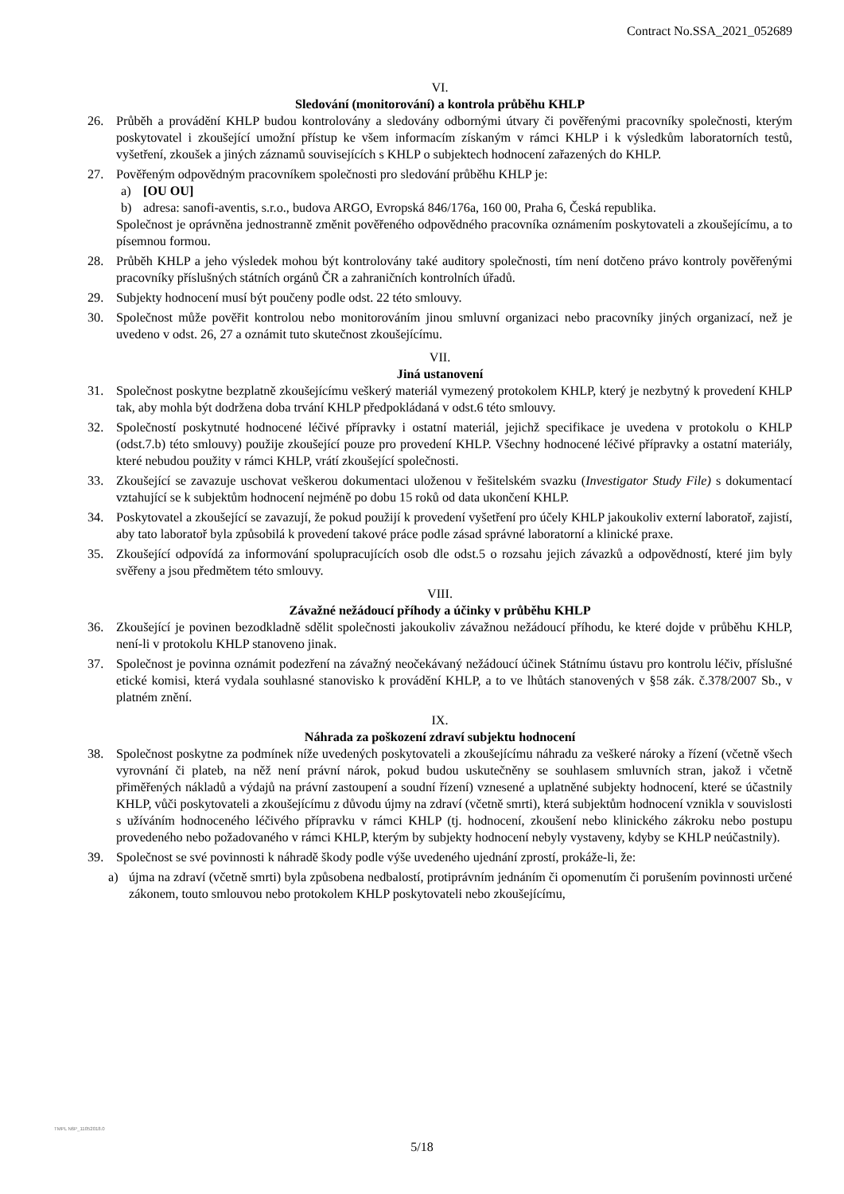Contract No.SSA_2021_052689
VI.
Sledování (monitorování) a kontrola průběhu KHLP
26. Průběh a provádění KHLP budou kontrolovány a sledovány odbornými útvary či pověřenými pracovníky společnosti, kterým poskytovatel i zkoušející umožní přístup ke všem informacím získaným v rámci KHLP i k výsledkům laboratorních testů, vyšetření, zkoušek a jiných záznamů souvisejících s KHLP o subjektech hodnocení zařazených do KHLP.
27. Pověřeným odpovědným pracovníkem společnosti pro sledování průběhu KHLP je:
a) [OU OU]
b) adresa: sanofi-aventis, s.r.o., budova ARGO, Evropská 846/176a, 160 00, Praha 6, Česká republika.
Společnost je oprávněna jednostranně změnit pověřeného odpovědného pracovníka oznámením poskytovateli a zkoušejícímu, a to písemnou formou.
28. Průběh KHLP a jeho výsledek mohou být kontrolovány také auditory společnosti, tím není dotčeno právo kontroly pověřenými pracovníky příslušných státních orgánů ČR a zahraničních kontrolních úřadů.
29. Subjekty hodnocení musí být poučeny podle odst. 22 této smlouvy.
30. Společnost může pověřit kontrolou nebo monitorováním jinou smluvní organizaci nebo pracovníky jiných organizací, než je uvedeno v odst. 26, 27 a oznámit tuto skutečnost zkoušejícímu.
VII.
Jiná ustanovení
31. Společnost poskytne bezplatně zkoušejícímu veškerý materiál vymezený protokolem KHLP, který je nezbytný k provedení KHLP tak, aby mohla být dodržena doba trvání KHLP předpokládaná v odst.6 této smlouvy.
32. Společností poskytnuté hodnocené léčivé přípravky i ostatní materiál, jejichž specifikace je uvedena v protokolu o KHLP (odst.7.b) této smlouvy) použije zkoušející pouze pro provedení KHLP. Všechny hodnocené léčivé přípravky a ostatní materiály, které nebudou použity v rámci KHLP, vrátí zkoušející společnosti.
33. Zkoušející se zavazuje uschovat veškerou dokumentaci uloženou v řešitelském svazku (Investigator Study File) s dokumentací vztahující se k subjektům hodnocení nejméně po dobu 15 roků od data ukončení KHLP.
34. Poskytovatel a zkoušející se zavazují, že pokud použijí k provedení vyšetření pro účely KHLP jakoukoliv externí laboratoř, zajistí, aby tato laboratoř byla způsobilá k provedení takové práce podle zásad správné laboratorní a klinické praxe.
35. Zkoušející odpovídá za informování spolupracujících osob dle odst.5 o rozsahu jejich závazků a odpovědností, které jim byly svěřeny a jsou předmětem této smlouvy.
VIII.
Závažné nežádoucí příhody a účinky v průběhu KHLP
36. Zkoušející je povinen bezodkladně sdělit společnosti jakoukoliv závažnou nežádoucí příhodu, ke které dojde v průběhu KHLP, není-li v protokolu KHLP stanoveno jinak.
37. Společnost je povinna oznámit podezření na závažný neočekávaný nežádoucí účinek Státnímu ústavu pro kontrolu léčiv, příslušné etické komisi, která vydala souhlasné stanovisko k provádění KHLP, a to ve lhůtách stanovených v §58 zák. č.378/2007 Sb., v platném znění.
IX.
Náhrada za poškození zdraví subjektu hodnocení
38. Společnost poskytne za podmínek níže uvedených poskytovateli a zkoušejícímu náhradu za veškeré nároky a řízení (včetně všech vyrovnání či plateb, na něž není právní nárok, pokud budou uskutečněny se souhlasem smluvních stran, jakož i včetně přiměřených nákladů a výdajů na právní zastoupení a soudní řízení) vznesené a uplatněné subjekty hodnocení, které se účastnily KHLP, vůči poskytovateli a zkoušejícímu z důvodu újmy na zdraví (včetně smrti), která subjektům hodnocení vznikla v souvislosti s užíváním hodnoceného léčivého přípravku v rámci KHLP (tj. hodnocení, zkoušení nebo klinického zákroku nebo postupu provedeného nebo požadovaného v rámci KHLP, kterým by subjekty hodnocení nebyly vystaveny, kdyby se KHLP neúčastnily).
39. Společnost se své povinnosti k náhradě škody podle výše uvedeného ujednání zprostí, prokáže-li, že:
a) újma na zdraví (včetně smrti) byla způsobena nedbalostí, protiprávním jednáním či opomenutím či porušením povinnosti určené zákonem, touto smlouvou nebo protokolem KHLP poskytovateli nebo zkoušejícímu,
TMPL N6P_11052018.0
5/18